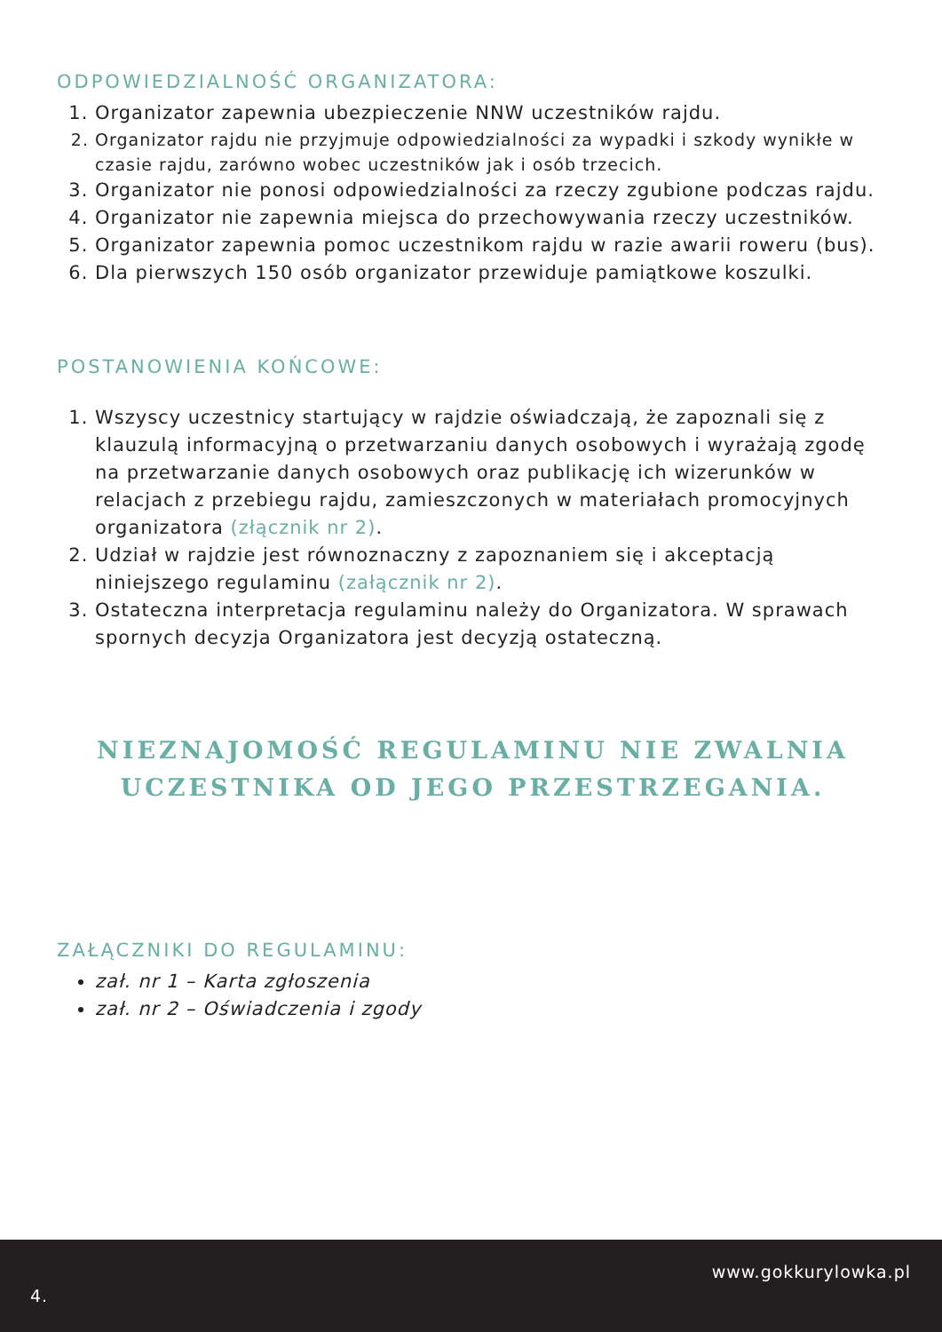ODPOWIEDZIALNOŚĆ ORGANIZATORA:
1. Organizator zapewnia ubezpieczenie NNW uczestników rajdu.
2. Organizator rajdu nie przyjmuje odpowiedzialności za wypadki i szkody wynikłe w czasie rajdu, zarówno wobec uczestników jak i osób trzecich.
3. Organizator nie ponosi odpowiedzialności za rzeczy zgubione podczas rajdu.
4. Organizator nie zapewnia miejsca do przechowywania rzeczy uczestników.
5. Organizator zapewnia pomoc uczestnikom rajdu w razie awarii roweru (bus).
6. Dla pierwszych 150 osób organizator przewiduje pamiątkowe koszulki.
POSTANOWIENIA KOŃCOWE:
1. Wszyscy uczestnicy startujący w rajdzie oświadczają, że zapoznali się z klauzulą informacyjną o przetwarzaniu danych osobowych i wyrażają zgodę na przetwarzanie danych osobowych oraz publikację ich wizerunków w relacjach z przebiegu rajdu, zamieszczonych w materiałach promocyjnych organizatora (złącznik nr 2).
2. Udział w rajdzie jest równoznaczny z zapoznaniem się i akceptacją niniejszego regulaminu (załącznik nr 2).
3. Ostateczna interpretacja regulaminu należy do Organizatora. W sprawach spornych decyzja Organizatora jest decyzją ostateczną.
NIEZNAJOMOŚĆ REGULAMINU NIE ZWALNIA
UCZESTNIKA OD JEGO PRZESTRZEGANIA.
ZAŁĄCZNIKI DO REGULAMINU:
zał. nr 1 – Karta zgłoszenia
zał. nr 2 – Oświadczenia i zgody
www.gokkurylowka.pl
4.